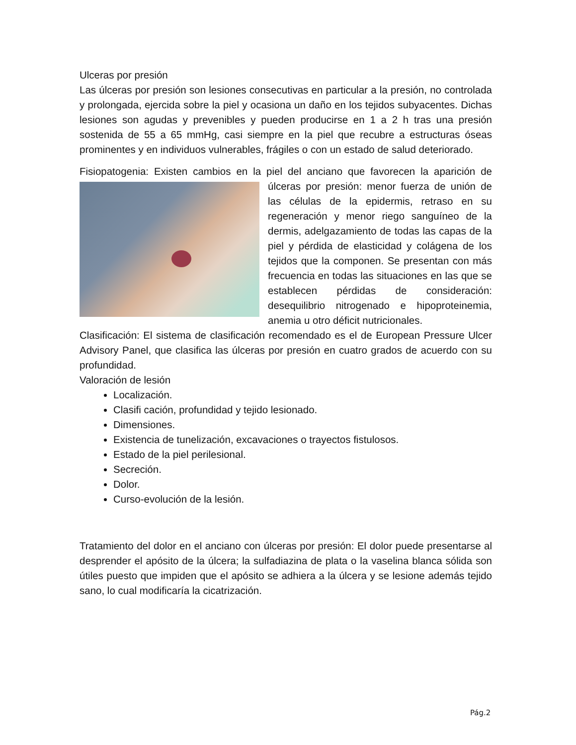Ulceras por presión
Las úlceras por presión son lesiones consecutivas en particular a la presión, no controlada y prolongada, ejercida sobre la piel y ocasiona un daño en los tejidos subyacentes. Dichas lesiones son agudas y prevenibles y pueden producirse en 1 a 2 h tras una presión sostenida de 55 a 65 mmHg, casi siempre en la piel que recubre a estructuras óseas prominentes y en individuos vulnerables, frágiles o con un estado de salud deteriorado.
Fisiopatogenia: Existen cambios en la piel del anciano que favorecen la aparición de úlceras por presión: menor fuerza de unión de las células de la epidermis, retraso en su regeneración y menor riego sanguíneo de la dermis, adelgazamiento de todas las capas de la piel y pérdida de elasticidad y colágena de los tejidos que la componen. Se presentan con más frecuencia en todas las situaciones en las que se establecen pérdidas de consideración: desequilibrio nitrogenado e hipoproteinemia, anemia u otro déficit nutricionales.
Clasificación: El sistema de clasificación recomendado es el de European Pressure Ulcer Advisory Panel, que clasifica las úlceras por presión en cuatro grados de acuerdo con su profundidad.
Valoración de lesión
Localización.
Clasifi cación, profundidad y tejido lesionado.
Dimensiones.
Existencia de tunelización, excavaciones o trayectos fistulosos.
Estado de la piel perilesional.
Secreción.
Dolor.
Curso-evolución de la lesión.
Tratamiento del dolor en el anciano con úlceras por presión: El dolor puede presentarse al desprender el apósito de la úlcera; la sulfadiazina de plata o la vaselina blanca sólida son útiles puesto que impiden que el apósito se adhiera a la úlcera y se lesione además tejido sano, lo cual modificaría la cicatrización.
Pág.2